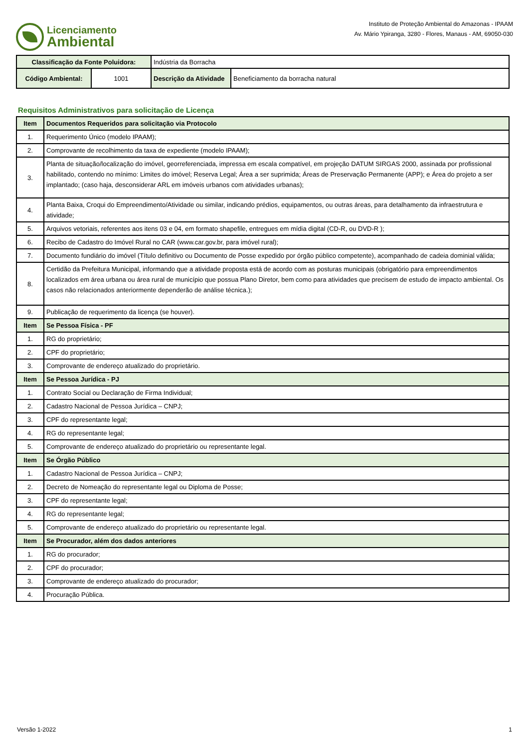Licenciamento
Ambiental
Instituto de Proteção Ambiental do Amazonas - IPAAM
Av. Mário Ypiranga, 3280 - Flores, Manaus - AM, 69050-030
| Classificação da Fonte Poluidora: | | Indústria da Borracha | |
| Código Ambiental: | 1001 | Descrição da Atividade | Beneficiamento da borracha natural |
Requisitos Administrativos para solicitação de Licença
| Item | Documentos Requeridos para solicitação via Protocolo |
| 1. | Requerimento Único (modelo IPAAM); |
| 2. | Comprovante de recolhimento da taxa de expediente (modelo IPAAM); |
| 3. | Planta de situação/localização do imóvel, georreferenciada, impressa em escala compatível, em projeção DATUM SIRGAS 2000, assinada por profissional habilitado, contendo no mínimo: Limites do imóvel; Reserva Legal; Área a ser suprimida; Áreas de Preservação Permanente (APP); e Área do projeto a ser implantado; (caso haja, desconsiderar ARL em imóveis urbanos com atividades urbanas); |
| 4. | Planta Baixa, Croqui do Empreendimento/Atividade ou similar, indicando prédios, equipamentos, ou outras áreas, para detalhamento da infraestrutura e atividade; |
| 5. | Arquivos vetoriais, referentes aos itens 03 e 04, em formato shapefile, entregues em mídia digital (CD-R, ou DVD-R ); |
| 6. | Recibo de Cadastro do Imóvel Rural no CAR (www.car.gov.br, para imóvel rural); |
| 7. | Documento fundiário do imóvel (Título definitivo ou Documento de Posse expedido por órgão público competente), acompanhado de cadeia dominial válida; |
| 8. | Certidão da Prefeitura Municipal, informando que a atividade proposta está de acordo com as posturas municipais (obrigatório para empreendimentos localizados em área urbana ou área rural de município que possua Plano Diretor, bem como para atividades que precisem de estudo de impacto ambiental. Os casos não relacionados anteriormente dependerão de análise técnica.); |
| 9. | Publicação de requerimento da licença (se houver). |
| Item | Se Pessoa Física - PF |
| 1. | RG do proprietário; |
| 2. | CPF do proprietário; |
| 3. | Comprovante de endereço atualizado do proprietário. |
| Item | Se Pessoa Jurídica - PJ |
| 1. | Contrato Social ou Declaração de Firma Individual; |
| 2. | Cadastro Nacional de Pessoa Jurídica – CNPJ; |
| 3. | CPF do representante legal; |
| 4. | RG do representante legal; |
| 5. | Comprovante de endereço atualizado do proprietário ou representante legal. |
| Item | Se Órgão Público |
| 1. | Cadastro Nacional de Pessoa Jurídica – CNPJ; |
| 2. | Decreto de Nomeação do representante legal ou Diploma de Posse; |
| 3. | CPF do representante legal; |
| 4. | RG do representante legal; |
| 5. | Comprovante de endereço atualizado do proprietário ou representante legal. |
| Item | Se Procurador, além dos dados anteriores |
| 1. | RG do procurador; |
| 2. | CPF do procurador; |
| 3. | Comprovante de endereço atualizado do procurador; |
| 4. | Procuração Pública. |
Versão 1-2022 1